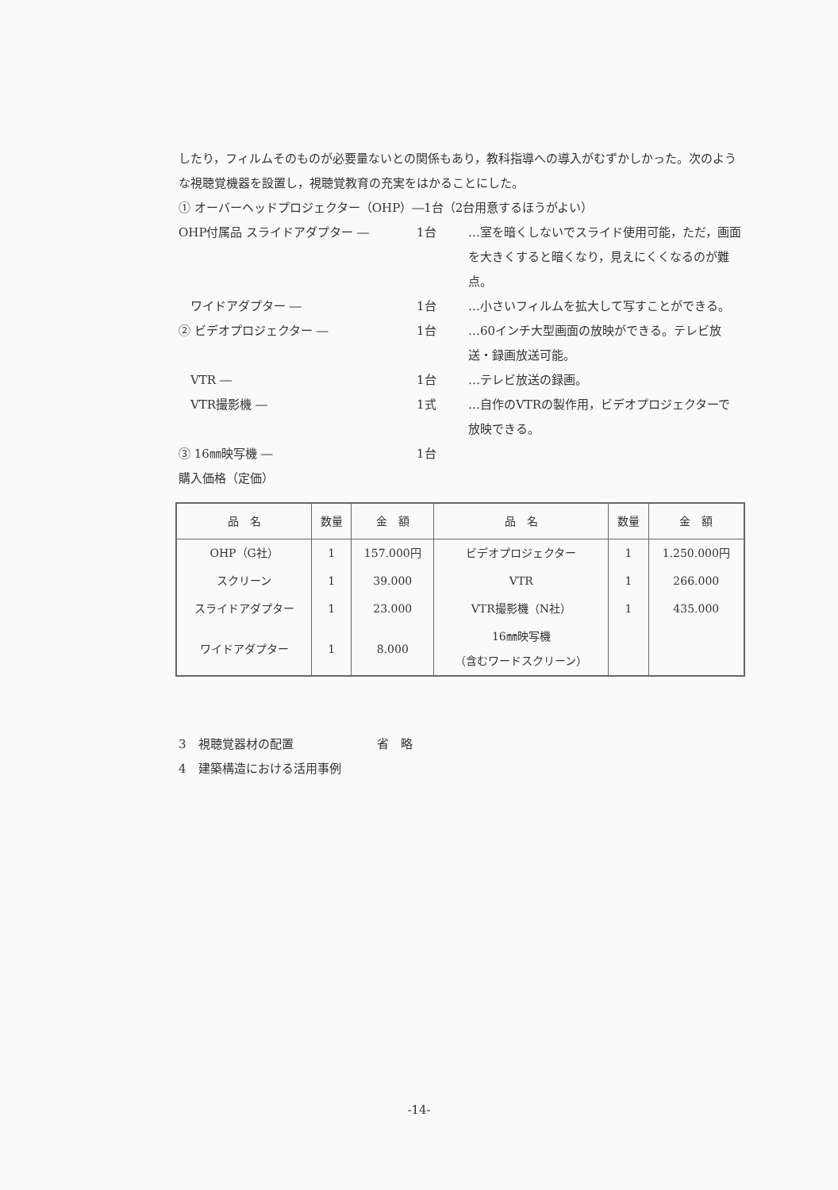したり，フィルムそのものが必要量ないとの関係もあり，教科指導への導入がむずかしかった。次のような視聴覚機器を設置し，視聴覚教育の充実をはかることにした。
① オーバーヘッドプロジェクター（OHP）―1台（2台用意するほうがよい）
OHP付属品 スライドアダプター ― 1台 …室を暗くしないでスライド使用可能，ただ，画面を大きくすると暗くなり，見えにくくなるのが難点。
　ワイドアダプター ― 1台 …小さいフィルムを拡大して写すことができる。
② ビデオプロジェクター ― 1台 …60インチ大型画面の放映ができる。テレビ放送・録画放送可能。
　VTR ― 1台 …テレビ放送の録画。
　VTR撮影機 ― 1式 …自作のVTRの製作用，ビデオプロジェクターで放映できる。
③ 16㎜映写機 ― 1台
購入価格（定価）
| 品 名 | 数量 | 金 額 | 品 名 | 数量 | 金 額 |
| --- | --- | --- | --- | --- | --- |
| OHP（G社） | 1 | 157.000円 | ビデオプロジェクター | 1 | 1.250.000円 |
| スクリーン | 1 | 39.000 | VTR | 1 | 266.000 |
| スライドアダプター | 1 | 23.000 | VTR撮影機（N社） | 1 | 435.000 |
| ワイドアダプター | 1 | 8.000 | 16㎜映写機 （含むワードスクリーン） | | |
3　視聴覚器材の配置　　　　　　　省　略
4　建築構造における活用事例
-14-